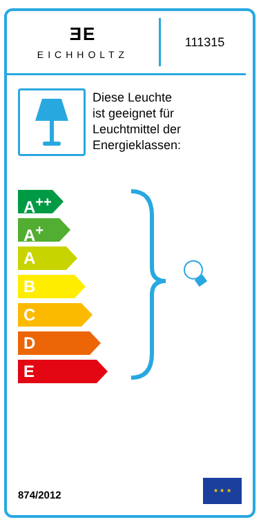ƎE
EICHHOLTZ
111315
Diese Leuchte
ist geeignet für
Leuchtmittel der
Energieklassen:
A<sup>++</sup>
A<sup>+</sup>
A
B
C
D
E
874/2012
★ ★ ★